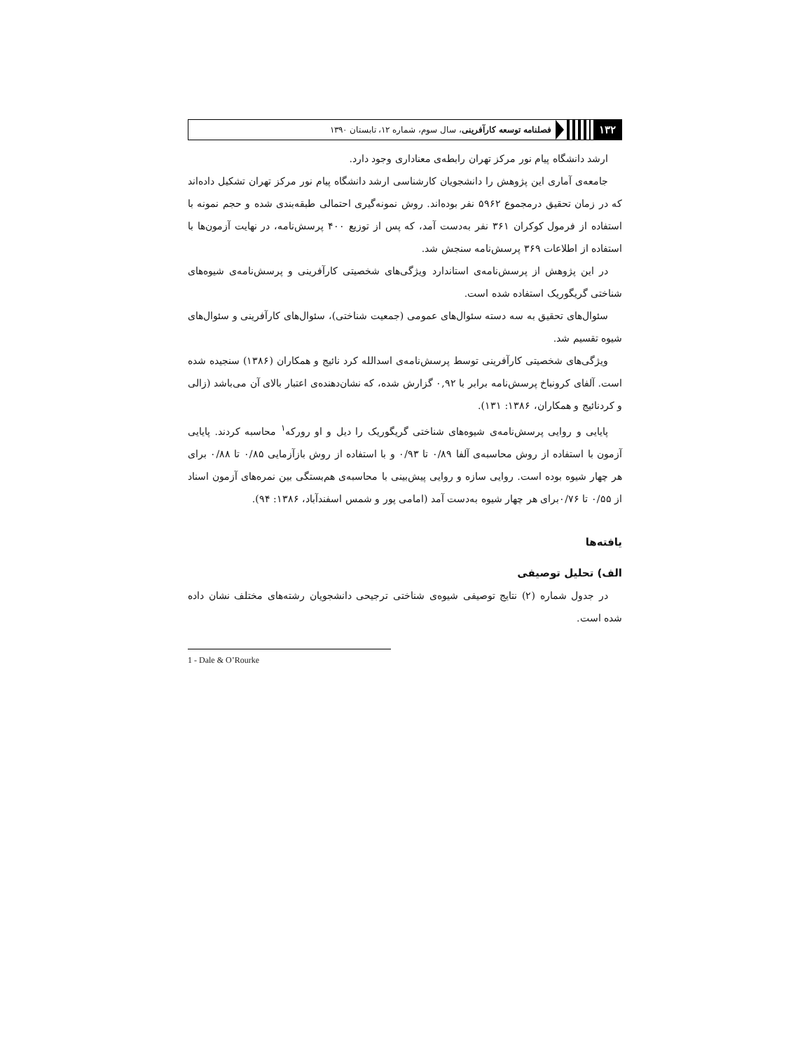۱۳۲ فصلنامه توسعه کارآفرینی، سال سوم، شماره ۱۲، تابستان ۱۳۹۰
ارشد دانشگاه پیام نور مرکز تهران رابطه‌ی معناداری وجود دارد.
جامعه‌ی آماری این پژوهش را دانشجویان کارشناسی ارشد دانشگاه پیام نور مرکز تهران تشکیل داده‌اند که در زمان تحقیق درمجموع ۵۹۶۲ نفر بوده‌اند. روش نمونه‌گیری احتمالی طبقه‌بندی شده و حجم نمونه با استفاده از فرمول کوکران ۳۶۱ نفر به‌دست آمد، که پس از توزیع ۴۰۰ پرسش‌نامه، در نهایت آزمون‌ها با استفاده از اطلاعات ۳۶۹ پرسش‌نامه سنجش شد.
در این پژوهش از پرسش‌نامه‌ی استاندارد ویژگی‌های شخصیتی کارآفرینی و پرسش‌نامه‌ی شیوه‌های شناختی گریگوریک استفاده شده است.
سئوال‌های تحقیق به سه دسته سئوال‌های عمومی (جمعیت شناختی)، سئوال‌های کارآفرینی و سئوال‌های شیوه تقسیم شد.
ویژگی‌های شخصیتی کارآفرینی توسط پرسش‌نامه‌ی اسدالله کرد نائیج و همکاران (۱۳۸۶) سنجیده شده است. آلفای کرونباخ پرسش‌نامه برابر با ۰,۹۲ گزارش شده، که نشان‌دهنده‌ی اعتبار بالای آن می‌باشد (زالی و کردنائیج و همکاران، ۱۳۸۶: ۱۳۱).
پایایی و روایی پرسش‌نامه‌ی شیوه‌های شناختی گریگوریک را دیل و او رورکه<sup>۱</sup> محاسبه کردند. پایایی آزمون با استفاده از روش محاسبه‌ی آلفا ۰/۸۹ تا ۰/۹۳ و با استفاده از روش بازآزمایی ۰/۸۵ تا ۰/۸۸ برای هر چهار شیوه بوده است. روایی سازه و روایی پیش‌بینی با محاسبه‌ی هم‌بستگی بین نمره‌های آزمون اسناد از ۰/۵۵ تا ۰/۷۶برای هر چهار شیوه به‌دست آمد (امامی پور و شمس اسفندآباد، ۱۳۸۶: ۹۴).
یافته‌ها
الف) تحلیل توصیفی
در جدول شماره (۲) نتایج توصیفی شیوه‌ی شناختی ترجیحی دانشجویان رشته‌های مختلف نشان داده شده است.
1 - Dale & O’Rourke